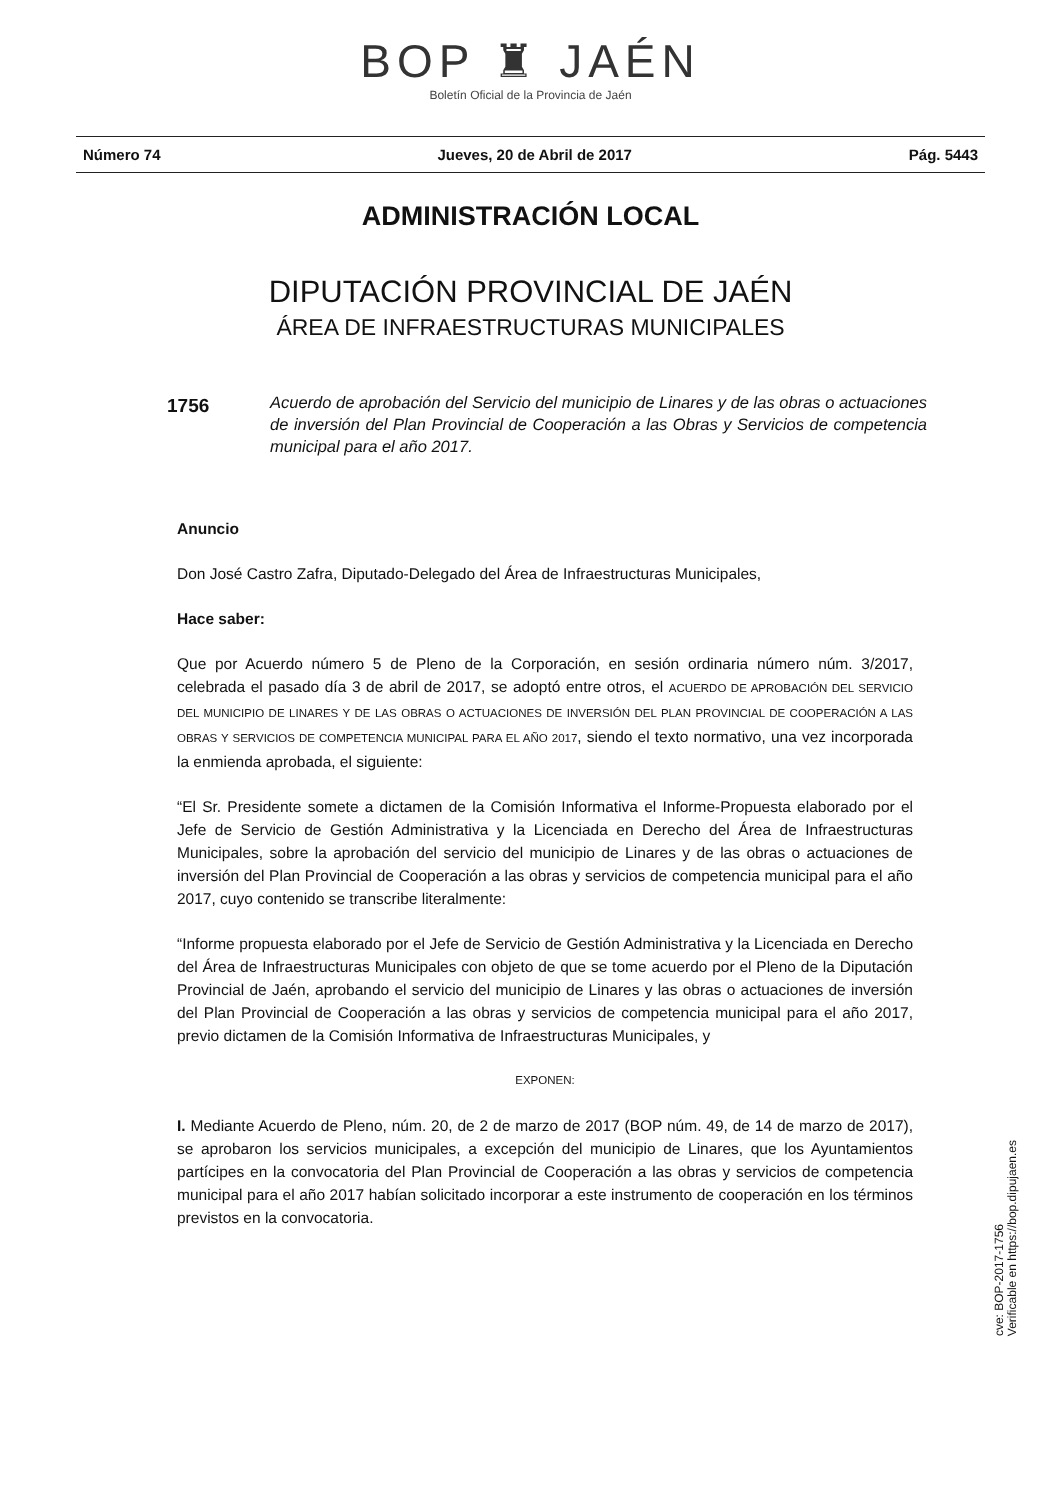BOP ♜ JAÉN
Boletín Oficial de la Provincia de Jaén
Número 74 Jueves, 20 de Abril de 2017 Pág. 5443
ADMINISTRACIÓN LOCAL
DIPUTACIÓN PROVINCIAL DE JAÉN
ÁREA DE INFRAESTRUCTURAS MUNICIPALES
1756 Acuerdo de aprobación del Servicio del municipio de Linares y de las obras o actuaciones de inversión del Plan Provincial de Cooperación a las Obras y Servicios de competencia municipal para el año 2017.
Anuncio
Don José Castro Zafra, Diputado-Delegado del Área de Infraestructuras Municipales,
Hace saber:
Que por Acuerdo número 5 de Pleno de la Corporación, en sesión ordinaria número núm. 3/2017, celebrada el pasado día 3 de abril de 2017, se adoptó entre otros, el ACUERDO DE APROBACIÓN DEL SERVICIO DEL MUNICIPIO DE LINARES Y DE LAS OBRAS O ACTUACIONES DE INVERSIÓN DEL PLAN PROVINCIAL DE COOPERACIÓN A LAS OBRAS Y SERVICIOS DE COMPETENCIA MUNICIPAL PARA EL AÑO 2017, siendo el texto normativo, una vez incorporada la enmienda aprobada, el siguiente:
“El Sr. Presidente somete a dictamen de la Comisión Informativa el Informe-Propuesta elaborado por el Jefe de Servicio de Gestión Administrativa y la Licenciada en Derecho del Área de Infraestructuras Municipales, sobre la aprobación del servicio del municipio de Linares y de las obras o actuaciones de inversión del Plan Provincial de Cooperación a las obras y servicios de competencia municipal para el año 2017, cuyo contenido se transcribe literalmente:
“Informe propuesta elaborado por el Jefe de Servicio de Gestión Administrativa y la Licenciada en Derecho del Área de Infraestructuras Municipales con objeto de que se tome acuerdo por el Pleno de la Diputación Provincial de Jaén, aprobando el servicio del municipio de Linares y las obras o actuaciones de inversión del Plan Provincial de Cooperación a las obras y servicios de competencia municipal para el año 2017, previo dictamen de la Comisión Informativa de Infraestructuras Municipales, y
EXPONEN:
I. Mediante Acuerdo de Pleno, núm. 20, de 2 de marzo de 2017 (BOP núm. 49, de 14 de marzo de 2017), se aprobaron los servicios municipales, a excepción del municipio de Linares, que los Ayuntamientos partícipes en la convocatoria del Plan Provincial de Cooperación a las obras y servicios de competencia municipal para el año 2017 habían solicitado incorporar a este instrumento de cooperación en los términos previstos en la convocatoria.
cve: BOP-2017-1756
Verificable en https://bop.dipujaen.es